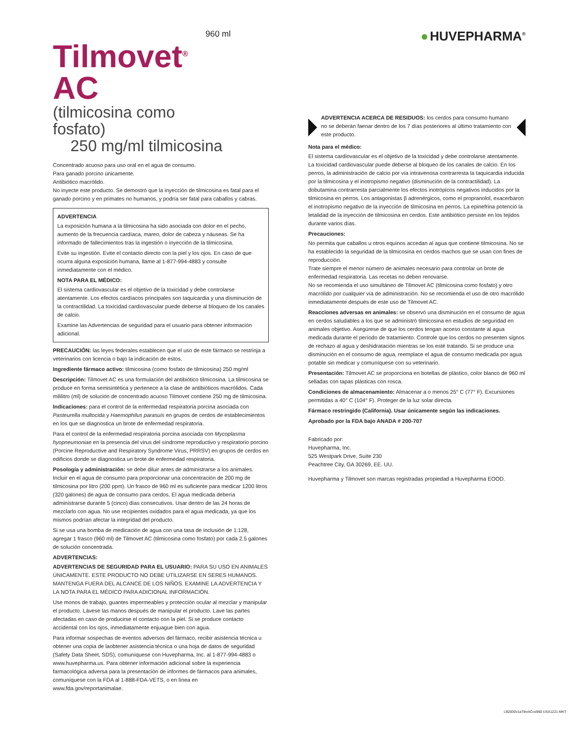960 ml
Tilmovet<sup>®</sup> AC
(tilmicosina como fosfato)
250 mg/ml tilmicosina
Concentrado acuoso para uso oral en el agua de consumo.
Para ganado porcino únicamente.
Antibiótico macrólido.
No inyecte este producto. Se demostró que la inyección de tilmicosina es fatal para el ganado porcino y en primates no humanos, y podría ser fatal para caballos y cabras.
ADVERTENCIA
La exposición humana a la tilmicosina ha sido asociada con dolor en el pecho, aumento de la frecuencia cardíaca, mareo, dolor de cabeza y náuseas. Se ha informado de fallecimientos tras la ingestión o inyección de la tilmicosina.
Evite su ingestión. Evite el contacto directo con la piel y los ojos. En caso de que ocurra alguna exposición humana, llame al 1-877-994-4883 y consulte inmediatamente con el médico.
NOTA PARA EL MÉDICO:
El sistema cardiovascular es el objetivo de la toxicidad y debe controlarse atentamente. Los efectos cardíacos principales son taquicardia y una disminución de la contractilidad. La toxicidad cardiovascular puede deberse al bloqueo de los canales de calcio.
Examine las Advertencias de seguridad para el usuario para obtener información adicional.
PRECAUCIÓN: las leyes federales establecen que el uso de este fármaco se restrinja a veterinarios con licencia o bajo la indicación de estos.
Ingrediente fármaco activo: tilmicosina (como fosfato de tilmicosina) 250 mg/ml
Descripción: Tilmovet AC es una formulación del antibiótico tilmicosina. La tilmicosina se produce en forma semisintética y pertenece a la clase de antibióticos macrólidos. Cada mililitro (ml) de solución de concentrado acuoso Tilmovet contiene 250 mg de tilmicosina.
Indicaciones: para el control de la enfermedad respiratoria porcina asociada con Pasteurella multocida y Haemophilus parasuis en grupos de cerdos de establecimientos en los que se diagnostica un brote de enfermedad respiratoria.
Para el control de la enfermedad respiratoria porcina asociada con Mycoplasma hyopneumoniae en la presencia del virus del síndrome reproductivo y respiratorio porcino (Porcine Reproductive and Respiratory Syndrome Virus, PRRSV) en grupos de cerdos en edificios donde se diagnostica un brote de enfermedad respiratoria.
Posología y administración: se debe diluir antes de administrarse a los animales. Incluir en el agua de consumo para proporcionar una concentración de 200 mg de tilmicosina por litro (200 ppm). Un frasco de 960 ml es suficiente para medicar 1200 litros (320 galones) de agua de consumo para cerdos. El agua medicada debería administrarse durante 5 (cinco) días consecutivos. Usar dentro de las 24 horas de mezclarlo con agua. No use recipientes oxidados para el agua medicada, ya que los mismos podrían afectar la integridad del producto.
Si se usa una bomba de medicación de agua con una tasa de inclusión de 1:128, agregar 1 frasco (960 ml) de Tilmovet AC (tilmicosina como fosfato) por cada 2.5 galones de solución concentrada.
ADVERTENCIAS:
ADVERTENCIAS DE SEGURIDAD PARA EL USUARIO: PARA SU USO EN ANIMALES ÚNICAMENTE. ESTE PRODUCTO NO DEBE UTILIZARSE EN SERES HUMANOS. MANTENGA FUERA DEL ALCANCE DE LOS NIÑOS. EXAMINE LA ADVERTENCIA Y LA NOTA PARA EL MÉDICO PARA ADICIONAL INFORMACIÓN.
Use monos de trabajo, guantes impermeables y protección ocular al mezclar y manipular el producto. Lávese las manos después de manipular el producto. Lave las partes afectadas en caso de producirse el contacto con la piel. Si se produce contacto accidental con los ojos, inmediatamente enjuague bien con agua.
Para informar sospechas de eventos adversos del fármaco, recibir asistencia técnica u obtener una copia de laobtener asistencia técnica o una hoja de datos de seguridad (Safety Data Sheet, SDS), comuníquese con Huvepharma, Inc. al 1-877-994-4883 o www.huvepharma.us. Para obtener información adicional sobre la experiencia farmacológica adversa para la presentación de informes de fármacos para animales, comuníquese con la FDA al 1-888-FDA-VETS, o en línea en www.fda.gov/reportanimalae.
● HUVEPHARMA<sup>®</sup>
ADVERTENCIA ACERCA DE RESIDUOS: los cerdos para consumo humano no se deberán faenar dentro de los 7 días posteriores al último tratamiento con este producto.
Nota para el médico:
El sistema cardiovascular es el objetivo de la toxicidad y debe controlarse atentamente. La toxicidad cardiovascular puede deberse al bloqueo de los canales de calcio. En los perros, la administración de calcio por vía intravenosa contrarresta la taquicardia inducida por la tilmicosina y el inotropismo negativo (disminución de la contractilidad). La dobutamina contrarresta parcialmente los efectos inotrópicos negativos inducidos por la tilmicosina en perros. Los antagonistas β adrenérgicos, como el propranolol, exacerbaron el inotropismo negativo de la inyección de tilmicosina en perros. La epinefrina potenció la letalidad de la inyección de tilmicosina en cerdos. Este antibiótico persiste en los tejidos durante varios días.
Precauciones:
No permita que caballos u otros equinos accedan al agua que contiene tilmicosina. No se ha establecido la seguridad de la tilmicosina en cerdos machos que se usan con fines de reproducción.
Trate siempre el menor número de animales necesario para controlar un brote de enfermedad respiratoria. Las recetas no deben renovarse.
No se recomienda el uso simultáneo de Tilmovet AC (tilmicosina como fosfato) y otro macrólido por cualquier vía de administración. No se recomienda el uso de otro macrólido inmediatamente después de este uso de Tilmovet AC.
Reacciones adversas en animales: se observó una disminución en el consumo de agua en cerdos saludables a los que se administró tilmicosina en estudios de seguridad en animales objetivo. Asegúrese de que los cerdos tengan acceso constante al agua medicada durante el período de tratamiento. Controle que los cerdos no presenten signos de rechazo al agua y deshidratación mientras se los esté tratando. Si se produce una disminución en el consumo de agua, reemplace el agua de consumo medicada por agua potable sin medicar y comuníquese con su veterinario.
Presentación: Tilmovet AC se proporciona en botellas de plástico, color blanco de 960 ml selladas con tapas plásticas con rosca.
Condiciones de almacenamiento: Almacenar a o menos 25° C (77° F). Excursiones permitidas a 40° C (104° F). Proteger de la luz solar directa.
Fármaco restringido (California). Usar únicamente según las indicaciones.
Aprobado por la FDA bajo ANADA # 200-707
Fabricado por:
Huvepharma, Inc.
525 Westpark Drive, Suite 230
Peachtree City, GA 30269, EE. UU.
Huvepharma y Tilmovet son marcas registradas propiedad a Huvepharma EOOD.
LB2830v1aTilmACos960-USA1221-MKT